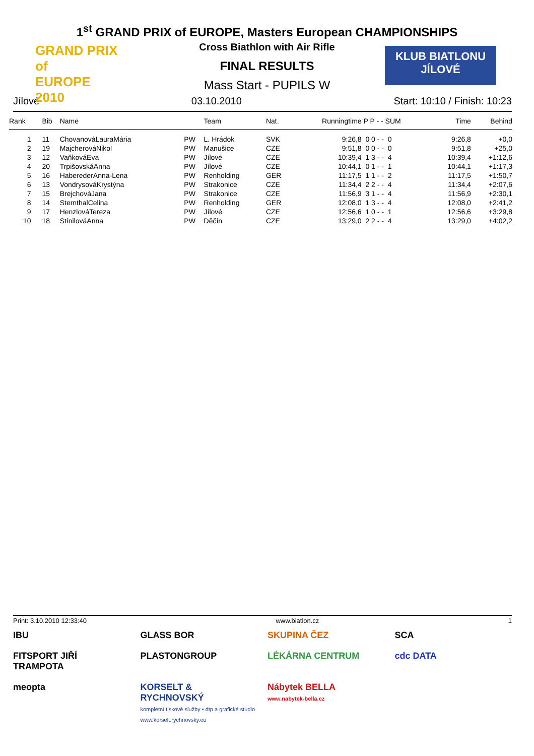GRAND PRIX
of
EUROPE 2010
KLUB BIATLONU
JÍLOVÉ
1<sup>st</sup> GRAND PRIX of EUROPE, Masters European CHAMPIONSHIPS
Cross Biathlon with Air Rifle
FINAL RESULTS
Mass Start - PUPILS W
Jílové 03.10.2010 Start: 10:10 / Finish: 10:23
| Rank | Bib | Name | | Team | Nat. | Runningtime | P P - - SUM | Time | Behind | |
| --- | --- | --- | --- | --- | --- | --- | --- | --- | --- | --- |
| 1 | 11 | ChovanováLauraMária | PW | L. Hrádok | SVK | 9:26,8 | 0 0 - - 0 | 9:26,8 | +0,0 | |
| 2 | 19 | MajcherováNikol | PW | Manušice | CZE | 9:51,8 | 0 0 - - 0 | 9:51,8 | +25,0 | |
| 3 | 12 | VaňkováEva | PW | Jílové | CZE | 10:39,4 | 1 3 - - 4 | 10:39,4 | +1:12,6 | |
| 4 | 20 | TrpišovskáAnna | PW | Jílové | CZE | 10:44,1 | 0 1 - - 1 | 10:44,1 | +1:17,3 | |
| 5 | 16 | HaberederAnna-Lena | PW | Renholding | GER | 11:17,5 | 1 1 - - 2 | 11:17,5 | +1:50,7 | |
| 6 | 13 | VondrysováKrystýna | PW | Strakonice | CZE | 11:34,4 | 2 2 - - 4 | 11:34,4 | +2:07,6 | |
| 7 | 15 | BrejchováJana | PW | Strakonice | CZE | 11:56,9 | 3 1 - - 4 | 11:56,9 | +2:30,1 | |
| 8 | 14 | SternthalCelina | PW | Renholding | GER | 12:08,0 | 1 3 - - 4 | 12:08,0 | +2:41,2 | |
| 9 | 17 | HenzlováTereza | PW | Jílové | CZE | 12:56,6 | 1 0 - - 1 | 12:56,6 | +3:29,8 | |
| 10 | 18 | StínilováAnna | PW | Děčín | CZE | 13:29,0 | 2 2 - - 4 | 13:29,0 | +4:02,2 | |
Print: 3.10.2010 12:33:40 www.biatlon.cz 1
IBU
GLASS BOR
SKUPINA ČEZ
SCA
FITSPORT JIŘÍ TRAMPOTA
PLASTONGROUP
LÉKÁRNA CENTRUM
cdc DATA
meopta
KORSELT & RYCHNOVSKÝ
kompletní tiskové služby • dtp a grafické studio
www.korselt.rychnovsky.eu
Nábytek BELLA
www.nabytek-bella.cz